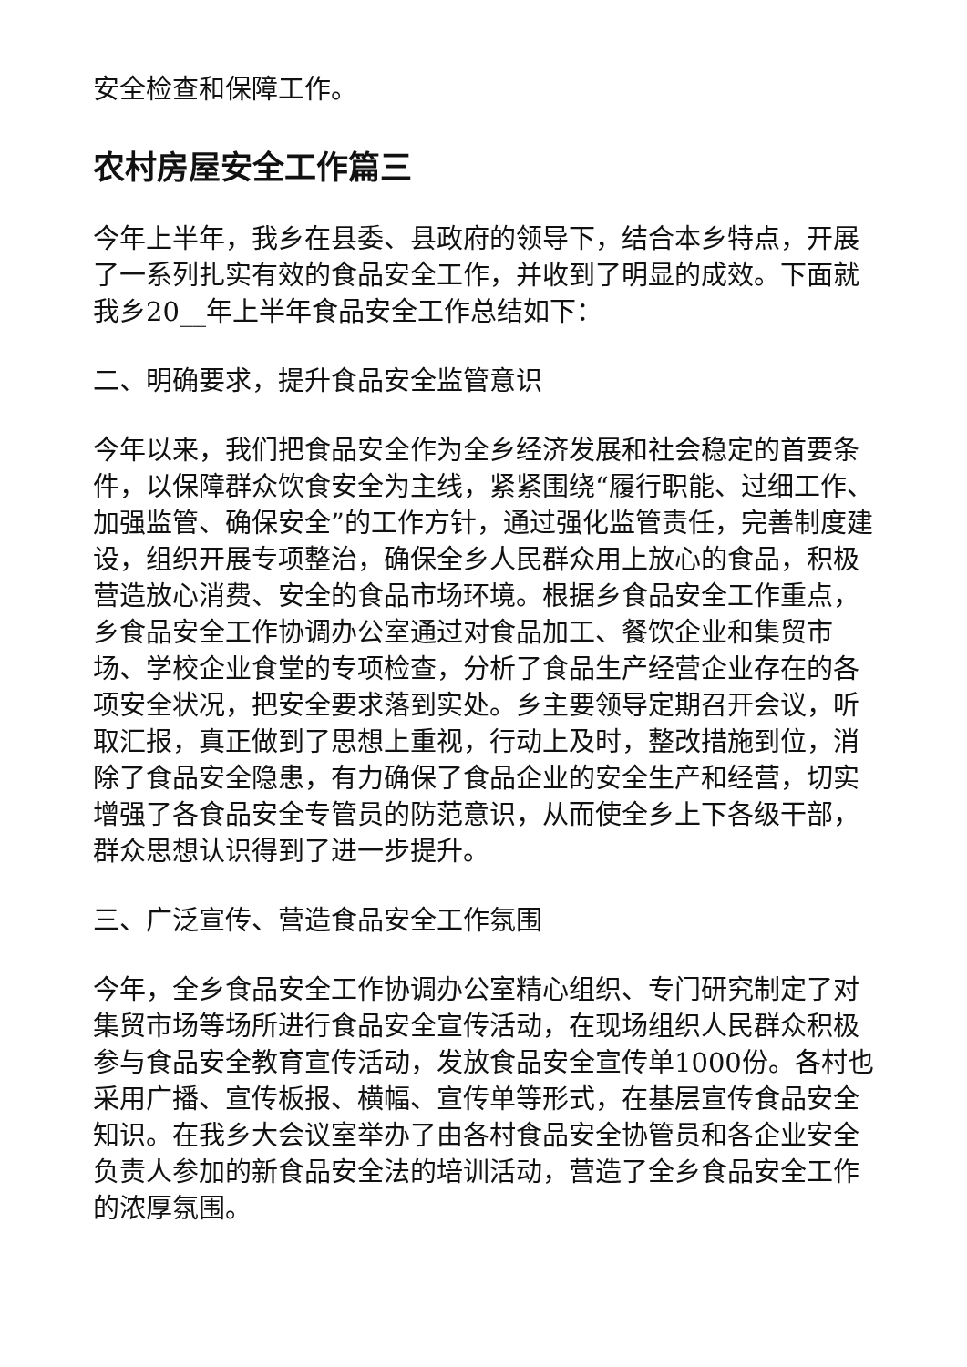安全检查和保障工作。
农村房屋安全工作篇三
今年上半年，我乡在县委、县政府的领导下，结合本乡特点，开展了一系列扎实有效的食品安全工作，并收到了明显的成效。下面就我乡20__年上半年食品安全工作总结如下：
二、明确要求，提升食品安全监管意识
今年以来，我们把食品安全作为全乡经济发展和社会稳定的首要条件，以保障群众饮食安全为主线，紧紧围绕“履行职能、过细工作、加强监管、确保安全”的工作方针，通过强化监管责任，完善制度建设，组织开展专项整治，确保全乡人民群众用上放心的食品，积极营造放心消费、安全的食品市场环境。根据乡食品安全工作重点，乡食品安全工作协调办公室通过对食品加工、餐饮企业和集贸市场、学校企业食堂的专项检查，分析了食品生产经营企业存在的各项安全状况，把安全要求落到实处。乡主要领导定期召开会议，听取汇报，真正做到了思想上重视，行动上及时，整改措施到位，消除了食品安全隐患，有力确保了食品企业的安全生产和经营，切实增强了各食品安全专管员的防范意识，从而使全乡上下各级干部，群众思想认识得到了进一步提升。
三、广泛宣传、营造食品安全工作氛围
今年，全乡食品安全工作协调办公室精心组织、专门研究制定了对集贸市场等场所进行食品安全宣传活动，在现场组织人民群众积极参与食品安全教育宣传活动，发放食品安全宣传单1000份。各村也采用广播、宣传板报、横幅、宣传单等形式，在基层宣传食品安全知识。在我乡大会议室举办了由各村食品安全协管员和各企业安全负责人参加的新食品安全法的培训活动，营造了全乡食品安全工作的浓厚氛围。